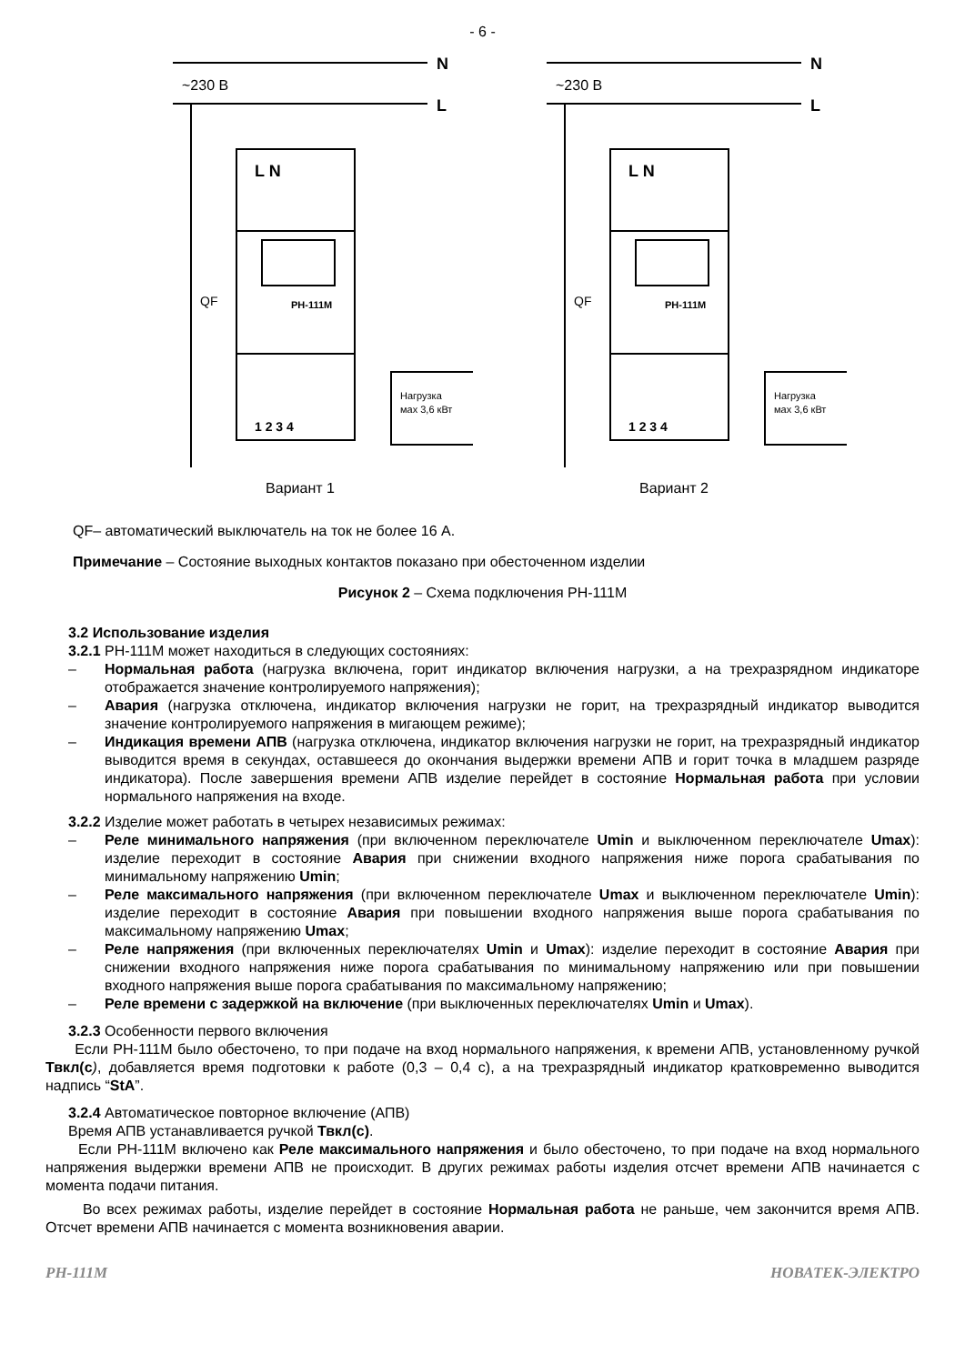- 6 -
N
L
~230 В
L N
РН-111М
1 2 3 4
Нагрузка
мах 3,6 кВт
QF
Вариант 1
N
L
~230 В
L N
РН-111М
1 2 3 4
Нагрузка
мах 3,6 кВт
QF
Вариант 2
QF– автоматический выключатель на ток не более 16 А.
Примечание – Состояние выходных контактов показано при обесточенном изделии
Рисунок 2 – Схема подключения РН-111М
3.2 Использование изделия
3.2.1 РН-111М может находиться в следующих состояниях:
– Нормальная работа (нагрузка включена, горит индикатор включения нагрузки, а на трехразрядном индикаторе отображается значение контролируемого напряжения);
– Авария (нагрузка отключена, индикатор включения нагрузки не горит, на трехразрядный индикатор выводится значение контролируемого напряжения в мигающем режиме);
– Индикация времени АПВ (нагрузка отключена, индикатор включения нагрузки не горит, на трехразрядный индикатор выводится время в секундах, оставшееся до окончания выдержки времени АПВ и горит точка в младшем разряде индикатора). После завершения времени АПВ изделие перейдет в состояние Нормальная работа при условии нормального напряжения на входе.
3.2.2 Изделие может работать в четырех независимых режимах:
– Реле минимального напряжения (при включенном переключателе Umin и выключенном переключателе Umax): изделие переходит в состояние Авария при снижении входного напряжения ниже порога срабатывания по минимальному напряжению Umin;
– Реле максимального напряжения (при включенном переключателе Umax и выключенном переключателе Umin): изделие переходит в состояние Авария при повышении входного напряжения выше порога срабатывания по максимальному напряжению Umax;
– Реле напряжения (при включенных переключателях Umin и Umax): изделие переходит в состояние Авария при снижении входного напряжения ниже порога срабатывания по минимальному напряжению или при повышении входного напряжения выше порога срабатывания по максимальному напряжению;
– Реле времени с задержкой на включение (при выключенных переключателях Umin и Umax).
3.2.3 Особенности первого включения
Если РН-111М было обесточено, то при подаче на вход нормального напряжения, к времени АПВ, установленному ручкой Твкл(с), добавляется время подготовки к работе (0,3 – 0,4 с), а на трехразрядный индикатор кратковременно выводится надпись “StA”.
3.2.4 Автоматическое повторное включение (АПВ)
Время АПВ устанавливается ручкой Твкл(с).
Если РН-111М включено как Реле максимального напряжения и было обесточено, то при подаче на вход нормального напряжения выдержки времени АПВ не происходит. В других режимах работы изделия отсчет времени АПВ начинается с момента подачи питания.
Во всех режимах работы, изделие перейдет в состояние Нормальная работа не раньше, чем закончится время АПВ. Отсчет времени АПВ начинается с момента возникновения аварии.
РН-111М НОВАТЕК-ЭЛЕКТРО